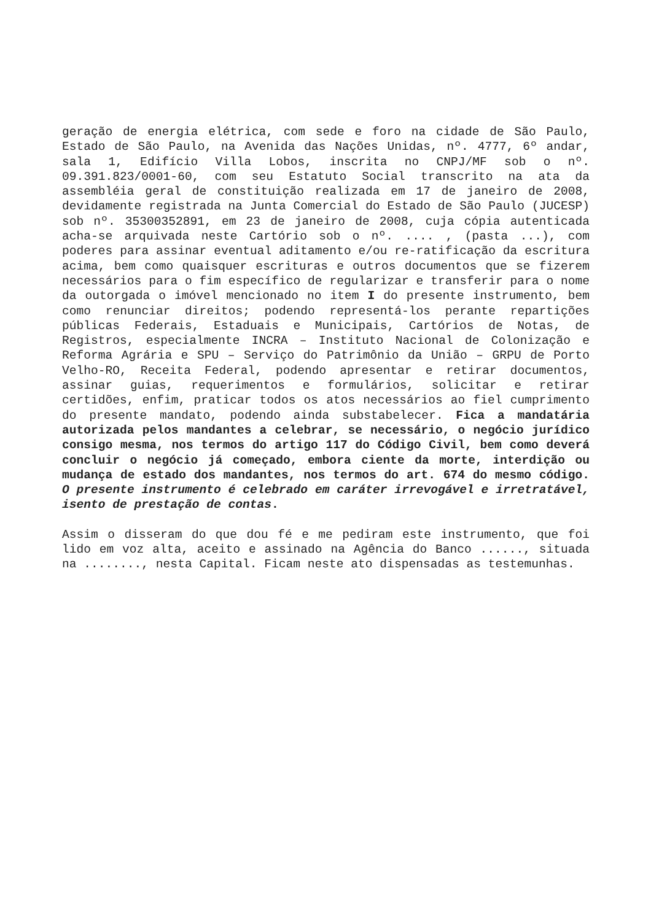geração de energia elétrica, com sede e foro na cidade de São Paulo, Estado de São Paulo, na Avenida das Nações Unidas, nº. 4777, 6º andar, sala 1, Edifício Villa Lobos, inscrita no CNPJ/MF sob o nº. 09.391.823/0001-60, com seu Estatuto Social transcrito na ata da assembléia geral de constituição realizada em 17 de janeiro de 2008, devidamente registrada na Junta Comercial do Estado de São Paulo (JUCESP) sob nº. 35300352891, em 23 de janeiro de 2008, cuja cópia autenticada acha-se arquivada neste Cartório sob o nº. .... , (pasta ...), com poderes para assinar eventual aditamento e/ou re-ratificação da escritura acima, bem como quaisquer escrituras e outros documentos que se fizerem necessários para o fim específico de regularizar e transferir para o nome da outorgada o imóvel mencionado no item I do presente instrumento, bem como renunciar direitos; podendo representá-los perante repartições públicas Federais, Estaduais e Municipais, Cartórios de Notas, de Registros, especialmente INCRA – Instituto Nacional de Colonização e Reforma Agrária e SPU – Serviço do Patrimônio da União – GRPU de Porto Velho-RO, Receita Federal, podendo apresentar e retirar documentos, assinar guias, requerimentos e formulários, solicitar e retirar certidões, enfim, praticar todos os atos necessários ao fiel cumprimento do presente mandato, podendo ainda substabelecer. Fica a mandatária autorizada pelos mandantes a celebrar, se necessário, o negócio jurídico consigo mesma, nos termos do artigo 117 do Código Civil, bem como deverá concluir o negócio já começado, embora ciente da morte, interdição ou mudança de estado dos mandantes, nos termos do art. 674 do mesmo código. O presente instrumento é celebrado em caráter irrevogável e irretratável, isento de prestação de contas.
Assim o disseram do que dou fé e me pediram este instrumento, que foi lido em voz alta, aceito e assinado na Agência do Banco ......, situada na ........, nesta Capital. Ficam neste ato dispensadas as testemunhas.